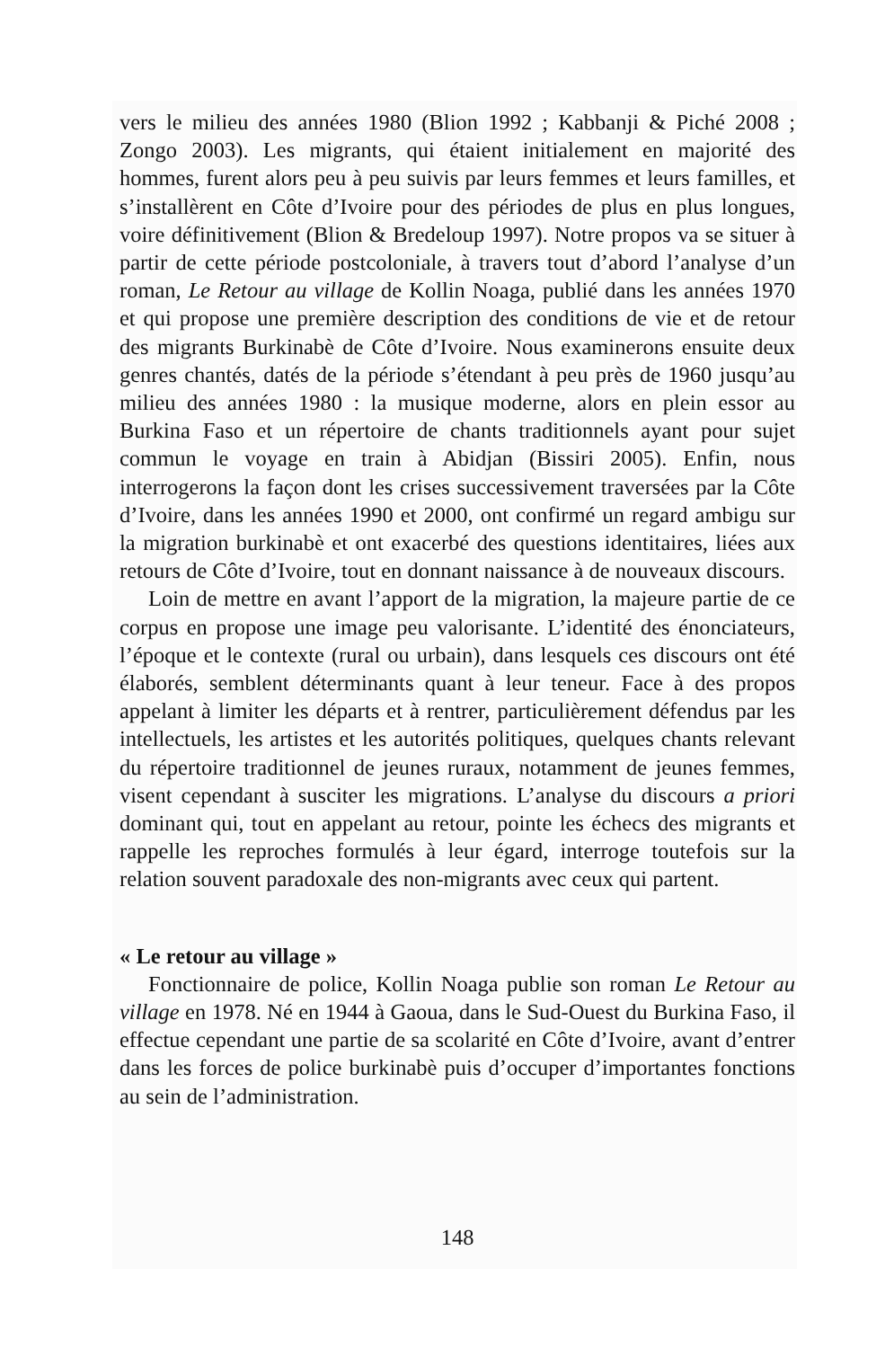vers le milieu des années 1980 (Blion 1992 ; Kabbanji & Piché 2008 ; Zongo 2003). Les migrants, qui étaient initialement en majorité des hommes, furent alors peu à peu suivis par leurs femmes et leurs familles, et s’installèrent en Côte d’Ivoire pour des périodes de plus en plus longues, voire définitivement (Blion & Bredeloup 1997). Notre propos va se situer à partir de cette période postcoloniale, à travers tout d’abord l’analyse d’un roman, Le Retour au village de Kollin Noaga, publié dans les années 1970 et qui propose une première description des conditions de vie et de retour des migrants Burkinabè de Côte d’Ivoire. Nous examinerons ensuite deux genres chantés, datés de la période s’étendant à peu près de 1960 jusqu’au milieu des années 1980 : la musique moderne, alors en plein essor au Burkina Faso et un répertoire de chants traditionnels ayant pour sujet commun le voyage en train à Abidjan (Bissiri 2005). Enfin, nous interrogerons la façon dont les crises successivement traversées par la Côte d’Ivoire, dans les années 1990 et 2000, ont confirmé un regard ambigu sur la migration burkinabè et ont exacerbé des questions identitaires, liées aux retours de Côte d’Ivoire, tout en donnant naissance à de nouveaux discours.
Loin de mettre en avant l’apport de la migration, la majeure partie de ce corpus en propose une image peu valorisante. L’identité des énonciateurs, l’époque et le contexte (rural ou urbain), dans lesquels ces discours ont été élaborés, semblent déterminants quant à leur teneur. Face à des propos appelant à limiter les départs et à rentrer, particulièrement défendus par les intellectuels, les artistes et les autorités politiques, quelques chants relevant du répertoire traditionnel de jeunes ruraux, notamment de jeunes femmes, visent cependant à susciter les migrations. L’analyse du discours a priori dominant qui, tout en appelant au retour, pointe les échecs des migrants et rappelle les reproches formulés à leur égard, interroge toutefois sur la relation souvent paradoxale des non-migrants avec ceux qui partent.
« Le retour au village »
Fonctionnaire de police, Kollin Noaga publie son roman Le Retour au village en 1978. Né en 1944 à Gaoua, dans le Sud-Ouest du Burkina Faso, il effectue cependant une partie de sa scolarité en Côte d’Ivoire, avant d’entrer dans les forces de police burkinabè puis d’occuper d’importantes fonctions au sein de l’administration.
148